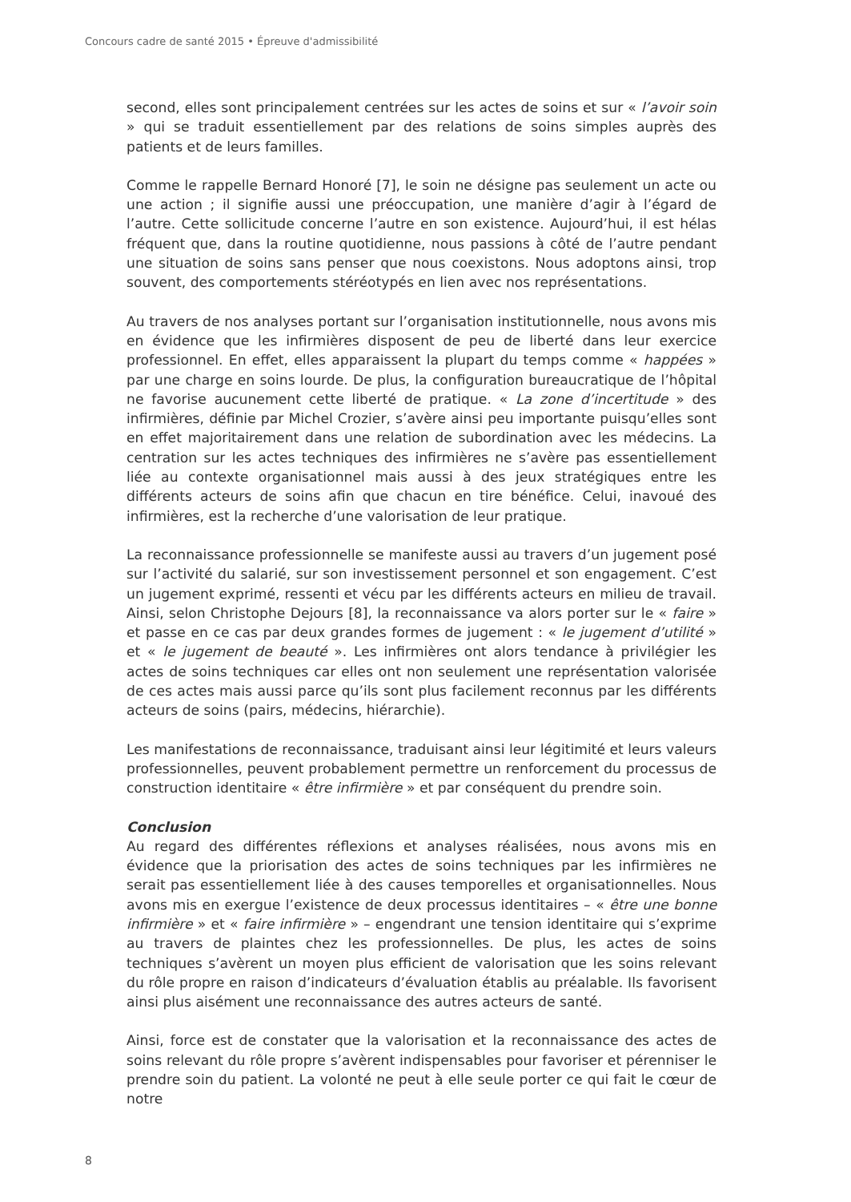Concours cadre de santé 2015 • Épreuve d'admissibilité
second, elles sont principalement centrées sur les actes de soins et sur « l’avoir soin » qui se traduit essentiellement par des relations de soins simples auprès des patients et de leurs familles.
Comme le rappelle Bernard Honoré [7], le soin ne désigne pas seulement un acte ou une action ; il signifie aussi une préoccupation, une manière d’agir à l’égard de l’autre. Cette sollicitude concerne l’autre en son existence. Aujourd’hui, il est hélas fréquent que, dans la routine quotidienne, nous passions à côté de l’autre pendant une situation de soins sans penser que nous coexistons. Nous adoptons ainsi, trop souvent, des comportements stéréotypés en lien avec nos représentations.
Au travers de nos analyses portant sur l’organisation institutionnelle, nous avons mis en évidence que les infirmières disposent de peu de liberté dans leur exercice professionnel. En effet, elles apparaissent la plupart du temps comme « happées » par une charge en soins lourde. De plus, la configuration bureaucratique de l’hôpital ne favorise aucunement cette liberté de pratique. « La zone d’incertitude » des infirmières, définie par Michel Crozier, s’avère ainsi peu importante puisqu’elles sont en effet majoritairement dans une relation de subordination avec les médecins. La centration sur les actes techniques des infirmières ne s’avère pas essentiellement liée au contexte organisationnel mais aussi à des jeux stratégiques entre les différents acteurs de soins afin que chacun en tire bénéfice. Celui, inavoué des infirmières, est la recherche d’une valorisation de leur pratique.
La reconnaissance professionnelle se manifeste aussi au travers d’un jugement posé sur l’activité du salarié, sur son investissement personnel et son engagement. C’est un jugement exprimé, ressenti et vécu par les différents acteurs en milieu de travail. Ainsi, selon Christophe Dejours [8], la reconnaissance va alors porter sur le « faire » et passe en ce cas par deux grandes formes de jugement : « le jugement d’utilité » et « le jugement de beauté ». Les infirmières ont alors tendance à privilégier les actes de soins techniques car elles ont non seulement une représentation valorisée de ces actes mais aussi parce qu’ils sont plus facilement reconnus par les différents acteurs de soins (pairs, médecins, hiérarchie).
Les manifestations de reconnaissance, traduisant ainsi leur légitimité et leurs valeurs professionnelles, peuvent probablement permettre un renforcement du processus de construction identitaire « être infirmière » et par conséquent du prendre soin.
Conclusion
Au regard des différentes réflexions et analyses réalisées, nous avons mis en évidence que la priorisation des actes de soins techniques par les infirmières ne serait pas essentiellement liée à des causes temporelles et organisationnelles. Nous avons mis en exergue l’existence de deux processus identitaires – « être une bonne infirmière » et « faire infirmière » – engendrant une tension identitaire qui s’exprime au travers de plaintes chez les professionnelles. De plus, les actes de soins techniques s’avèrent un moyen plus efficient de valorisation que les soins relevant du rôle propre en raison d’indicateurs d’évaluation établis au préalable. Ils favorisent ainsi plus aisément une reconnaissance des autres acteurs de santé.
Ainsi, force est de constater que la valorisation et la reconnaissance des actes de soins relevant du rôle propre s’avèrent indispensables pour favoriser et pérenniser le prendre soin du patient. La volonté ne peut à elle seule porter ce qui fait le cœur de notre
8